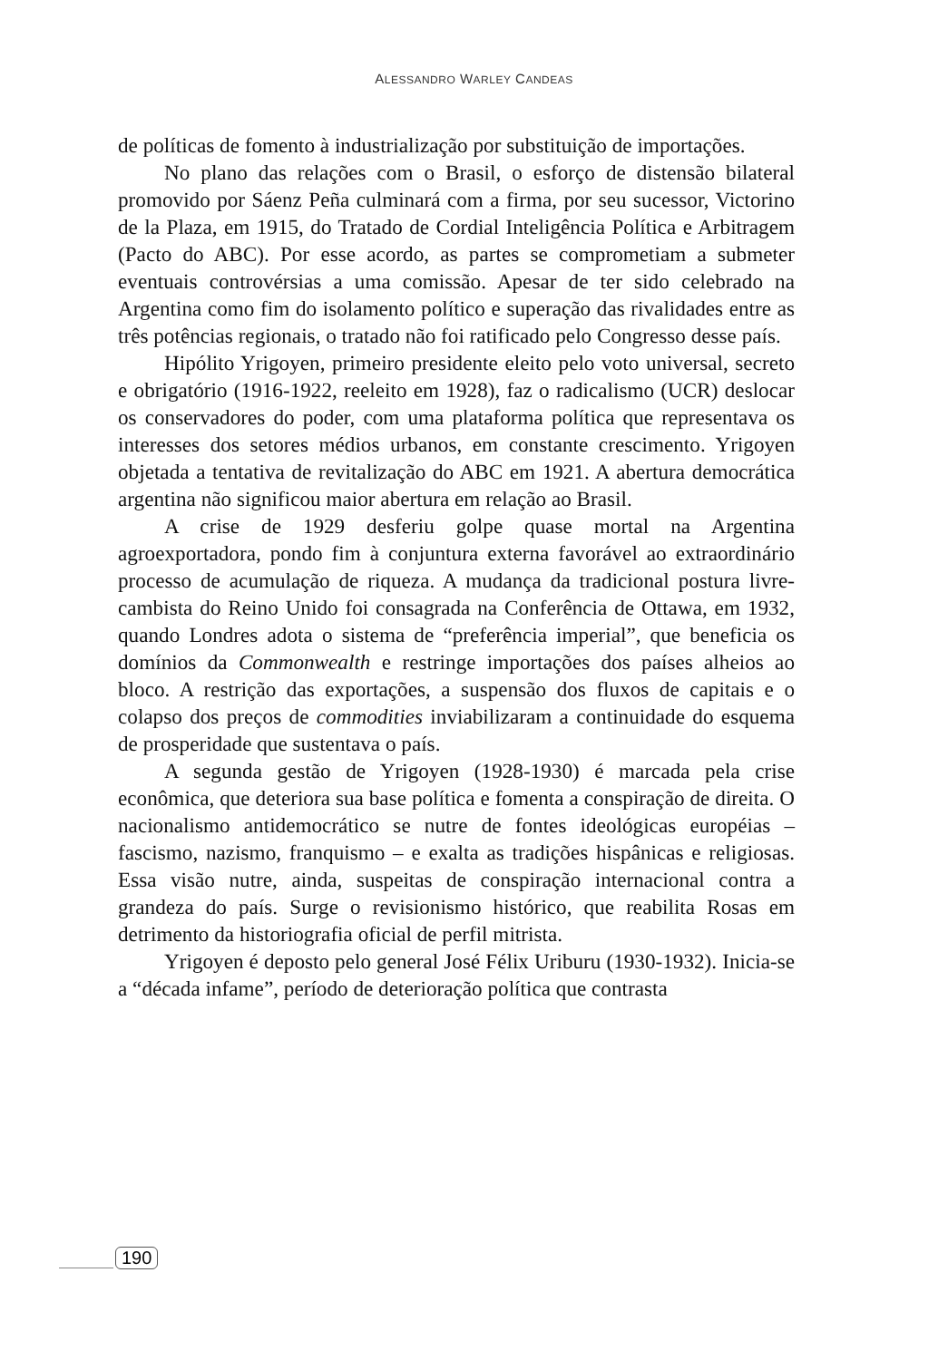ALESSANDRO WARLEY CANDEAS
de políticas de fomento à industrialização por substituição de importações.
No plano das relações com o Brasil, o esforço de distensão bilateral promovido por Sáenz Peña culminará com a firma, por seu sucessor, Victorino de la Plaza, em 1915, do Tratado de Cordial Inteligência Política e Arbitragem (Pacto do ABC). Por esse acordo, as partes se comprometiam a submeter eventuais controvérsias a uma comissão. Apesar de ter sido celebrado na Argentina como fim do isolamento político e superação das rivalidades entre as três potências regionais, o tratado não foi ratificado pelo Congresso desse país.
Hipólito Yrigoyen, primeiro presidente eleito pelo voto universal, secreto e obrigatório (1916-1922, reeleito em 1928), faz o radicalismo (UCR) deslocar os conservadores do poder, com uma plataforma política que representava os interesses dos setores médios urbanos, em constante crescimento. Yrigoyen objetada a tentativa de revitalização do ABC em 1921. A abertura democrática argentina não significou maior abertura em relação ao Brasil.
A crise de 1929 desferiu golpe quase mortal na Argentina agroexportadora, pondo fim à conjuntura externa favorável ao extraordinário processo de acumulação de riqueza. A mudança da tradicional postura livre-cambista do Reino Unido foi consagrada na Conferência de Ottawa, em 1932, quando Londres adota o sistema de “preferência imperial”, que beneficia os domínios da Commonwealth e restringe importações dos países alheios ao bloco. A restrição das exportações, a suspensão dos fluxos de capitais e o colapso dos preços de commodities inviabilizaram a continuidade do esquema de prosperidade que sustentava o país.
A segunda gestão de Yrigoyen (1928-1930) é marcada pela crise econômica, que deteriora sua base política e fomenta a conspiração de direita. O nacionalismo antidemocrático se nutre de fontes ideológicas européias – fascismo, nazismo, franquismo – e exalta as tradições hispânicas e religiosas. Essa visão nutre, ainda, suspeitas de conspiração internacional contra a grandeza do país. Surge o revisionismo histórico, que reabilita Rosas em detrimento da historiografia oficial de perfil mitrista.
Yrigoyen é deposto pelo general José Félix Uriburu (1930-1932). Inicia-se a “década infame”, período de deterioração política que contrasta
190